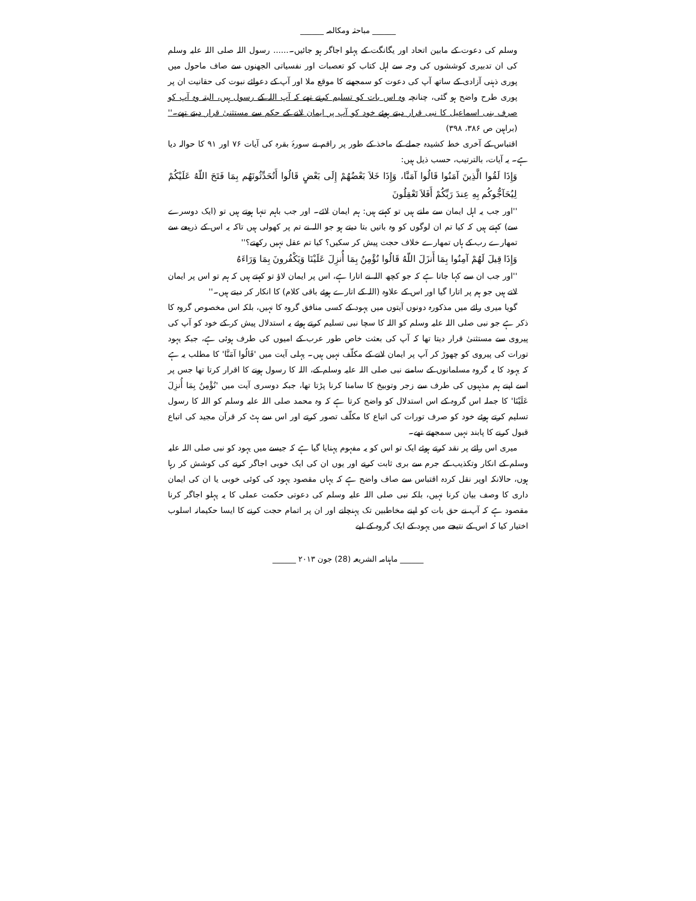______ مباحثہ ومکالمہ ______
وسلم کی دعوت کے مابین اتحاد اور یگانگت کے پہلو اجاگر ہو جائیں۔...... رسول اللہ صلی اللہ علیہ وسلم کی ان تدبیری کوششوں کی وجہ سے اہل کتاب کو تعصبات اور نفسیاتی الجھنوں سے صاف ماحول میں پوری ذہنی آزادی کے ساتھ آپ کی دعوت کو سمجھنے کا موقع ملا اور آپ کے دعوائے نبوت کی حقانیت ان پر پوری طرح واضح ہو گئی، چنانچہ وہ اس بات کو تسلیم کرتے تھے کہ آپ اللہ کے رسول ہیں، البتہ وہ آپ کو صرف بنی اسماعیل کا نبی قرار دیتے ہوئے خود کو آپ پر ایمان لانے کے حکم سے مستثنیٰ قرار دیتے تھے۔'' (براہین ص ۳۸۶، ۳۹۸)
اقتباس کے آخری خط کشیدہ جملے کے ماخذ کے طور پر راقم نے سورۂ بقرہ کی آیات ۷۶ اور ۹۱ کا حوالہ دیا ہے۔ یہ آیات، بالترتیب، حسب ذیل ہیں:
وَإِذَا لَقُوا الَّذِينَ آمَنُوا قَالُوا آمَنَّا، وَإِذَا خَلاَ بَعْضُهُمْ إِلَى بَعْضٍ قَالُوا أَتُحَدِّثُونَهُم بِمَا فَتَحَ اللّهُ عَلَيْكُمْ لِيُحَآجُّوكُم بِهِ عِندَ رَبِّكُمْ أَفَلاَ تَعْقِلُونَ
''اور جب یہ اہل ایمان سے ملتے ہیں تو کہتے ہیں: ہم ایمان لائے۔ اور جب باہم تنہا ہوتے ہیں تو (ایک دوسرے سے) کہتے ہیں کہ کیا تم ان لوگوں کو وہ باتیں بتا دیتے ہو جو اللہ نے تم پر کھولی ہیں تاکہ یہ اس کے ذریعے سے تمھارے رب کے ہاں تمھارے خلاف حجت پیش کر سکیں؟ کیا تم عقل نہیں رکھتے؟''
وَإِذَا قِيلَ لَهُمْ آمِنُوا بِمَا أَنزَلَ اللّهُ قَالُوا نُؤْمِنُ بِمَا أُنزِلَ عَلَيْنَا وَيَكْفُرونَ بِمَا وَرَاءَهُ
''اور جب ان سے کہا جاتا ہے کہ جو کچھ اللہ نے اتارا ہے، اس پر ایمان لاؤ تو کہتے ہیں کہ ہم تو اس پر ایمان لاتے ہیں جو ہم پر اتارا گیا اور اس کے علاوہ (اللہ کے اتارے ہوئے باقی کلام) کا انکار کر دیتے ہیں۔''
گویا میری رائے میں مذکورہ دونوں آیتوں میں یہود کے کسی منافق گروہ کا نہیں، بلکہ اس مخصوص گروہ کا ذکر ہے جو نبی صلی اللہ علیہ وسلم کو اللہ کا سچا نبی تسلیم کرتے ہوئے یہ استدلال پیش کر کے خود کو آپ کی پیروی سے مستثنیٰ قرار دیتا تھا کہ آپ کی بعثت خاص طور عرب کے امیوں کی طرف ہوئی ہے، جبکہ یہود تورات کی پیروی کو چھوڑ کر آپ پر ایمان لانے کے مکلّف نہیں ہیں۔ پہلی آیت میں 'قَالُوا آمَنَّا' کا مطلب یہ ہے کہ یہود کا یہ گروہ مسلمانوں کے سامنے نبی صلی اللہ علیہ وسلم کے، اللہ کا رسول ہونے کا اقرار کرتا تھا جس پر اسے اپنے ہم مذہبوں کی طرف سے زجر وتوبیخ کا سامنا کرنا پڑتا تھا، جبکہ دوسری آیت میں 'نُؤْمِنُ بِمَا أُنزِلَ عَلَيْنَا' کا جملہ اس گروہ کے اس استدلال کو واضح کرتا ہے کہ وہ محمد صلی اللہ علیہ وسلم کو اللہ کا رسول تسلیم کرتے ہوئے خود کو صرف تورات کی اتباع کا مکلّف تصور کرتے اور اس سے ہٹ کر قرآن مجید کی اتباع قبول کرنے کا پابند نہیں سمجھتے تھے۔
میری اس رائے پر نقد کرتے ہوئے ایک تو اس کو یہ مفہوم پہنایا گیا ہے کہ جیسے میں یہود کو نبی صلی اللہ علیہ وسلم کے انکار وتکذیب کے جرم سے بری ثابت کرنے اور یوں ان کی ایک خوبی اجاگر کرنے کی کوشش کر رہا ہوں، حالانکہ اوپر نقل کردہ اقتباس سے صاف واضح ہے کہ یہاں مقصود یہود کی کوئی خوبی یا ان کی ایمان داری کا وصف بیان کرنا نہیں، بلکہ نبی صلی اللہ علیہ وسلم کی دعوتی حکمت عملی کا یہ پہلو اجاگر کرنا مقصود ہے کہ آپ نے حق بات کو اپنے مخاطبین تک پہنچانے اور ان پر اتمام حجت کرنے کا ایسا حکیمانہ اسلوب اختیار کیا کہ اس کے نتیجے میں یہود کے ایک گروہ کے لیے
______ ماہنامہ الشریعہ (28) جون ۲۰۱۳ ______